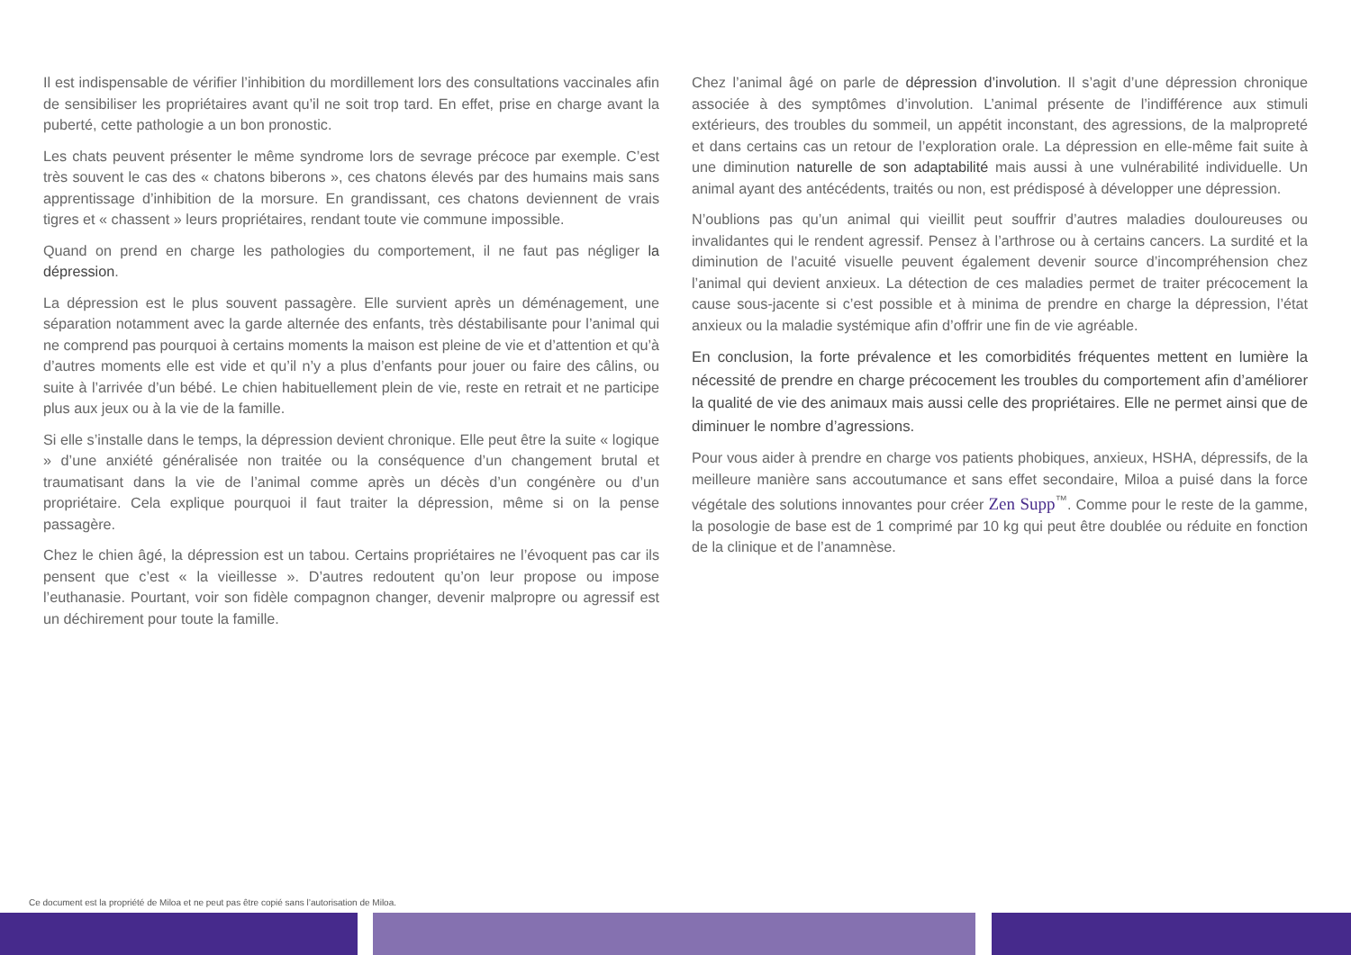Il est indispensable de vérifier l’inhibition du mordillement lors des consultations vaccinales afin de sensibiliser les propriétaires avant qu’il ne soit trop tard. En effet, prise en charge avant la puberté, cette pathologie a un bon pronostic.
Les chats peuvent présenter le même syndrome lors de sevrage précoce par exemple. C’est très souvent le cas des « chatons biberons », ces chatons élevés par des humains mais sans apprentissage d’inhibition de la morsure. En grandissant, ces chatons deviennent de vrais tigres et « chassent » leurs propriétaires, rendant toute vie commune impossible.
Quand on prend en charge les pathologies du comportement, il ne faut pas négliger la dépression.
La dépression est le plus souvent passagère. Elle survient après un déménagement, une séparation notamment avec la garde alternée des enfants, très déstabilisante pour l’animal qui ne comprend pas pourquoi à certains moments la maison est pleine de vie et d’attention et qu’à d’autres moments elle est vide et qu’il n’y a plus d’enfants pour jouer ou faire des câlins, ou suite à l’arrivée d’un bébé. Le chien habituellement plein de vie, reste en retrait et ne participe plus aux jeux ou à la vie de la famille.
Si elle s’installe dans le temps, la dépression devient chronique. Elle peut être la suite « logique » d’une anxiété généralisée non traitée ou la conséquence d’un changement brutal et traumatisant dans la vie de l’animal comme après un décès d’un congénère ou d’un propriétaire. Cela explique pourquoi il faut traiter la dépression, même si on la pense passagère.
Chez le chien âgé, la dépression est un tabou. Certains propriétaires ne l’évoquent pas car ils pensent que c’est « la vieillesse ». D’autres redoutent qu’on leur propose ou impose l’euthanasie. Pourtant, voir son fidèle compagnon changer, devenir malpropre ou agressif est un déchirement pour toute la famille.
Chez l’animal âgé on parle de dépression d’involution. Il s’agit d’une dépression chronique associée à des symptômes d’involution. L’animal présente de l’indifférence aux stimuli extérieurs, des troubles du sommeil, un appétit inconstant, des agressions, de la malpropreté et dans certains cas un retour de l’exploration orale. La dépression en elle-même fait suite à une diminution naturelle de son adaptabilité mais aussi à une vulnérabilité individuelle. Un animal ayant des antécédents, traités ou non, est prédisposé à développer une dépression.
N’oublions pas qu’un animal qui vieillit peut souffrir d’autres maladies douloureuses ou invalidantes qui le rendent agressif. Pensez à l’arthrose ou à certains cancers. La surdité et la diminution de l’acuité visuelle peuvent également devenir source d’incompréhension chez l’animal qui devient anxieux. La détection de ces maladies permet de traiter précocement la cause sous-jacente si c’est possible et à minima de prendre en charge la dépression, l’état anxieux ou la maladie systémique afin d’offrir une fin de vie agréable.
En conclusion, la forte prévalence et les comorbidités fréquentes mettent en lumière la nécessité de prendre en charge précocement les troubles du comportement afin d’améliorer la qualité de vie des animaux mais aussi celle des propriétaires. Elle ne permet ainsi que de diminuer le nombre d’agressions.
Pour vous aider à prendre en charge vos patients phobiques, anxieux, HSHA, dépressifs, de la meilleure manière sans accoutumance et sans effet secondaire, Miloa a puisé dans la force végétale des solutions innovantes pour créer Zen Supp<sup>™</sup>. Comme pour le reste de la gamme, la posologie de base est de 1 comprimé par 10 kg qui peut être doublée ou réduite en fonction de la clinique et de l’anamnèse.
Ce document est la propriété de Miloa et ne peut pas être copié sans l’autorisation de Miloa.